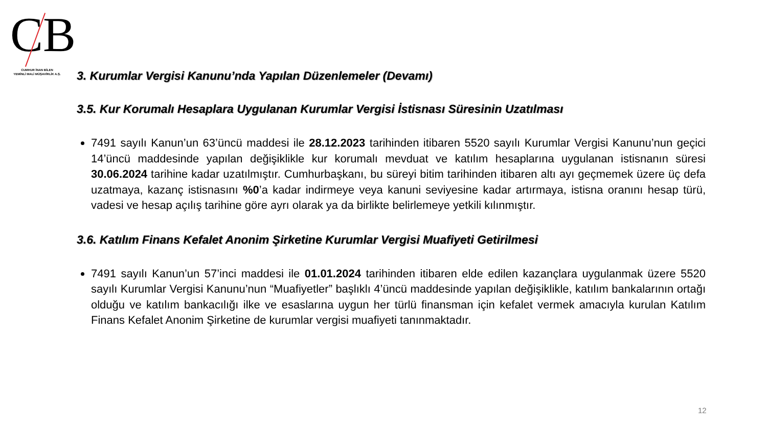CB
CUMHUR İNAN BİLEN
YEMİNLİ MALİ MÜŞAVİRLİK A.Ş.
3. Kurumlar Vergisi Kanunu’nda Yapılan Düzenlemeler (Devamı)
3.5. Kur Korumalı Hesaplara Uygulanan Kurumlar Vergisi İstisnası Süresinin Uzatılması
7491 sayılı Kanun’un 63’üncü maddesi ile 28.12.2023 tarihinden itibaren 5520 sayılı Kurumlar Vergisi Kanunu’nun geçici 14’üncü maddesinde yapılan değişiklikle kur korumalı mevduat ve katılım hesaplarına uygulanan istisnanın süresi 30.06.2024 tarihine kadar uzatılmıştır. Cumhurbaşkanı, bu süreyi bitim tarihinden itibaren altı ayı geçmemek üzere üç defa uzatmaya, kazanç istisnasını %0’a kadar indirmeye veya kanuni seviyesine kadar artırmaya, istisna oranını hesap türü, vadesi ve hesap açılış tarihine göre ayrı olarak ya da birlikte belirlemeye yetkili kılınmıştır.
3.6. Katılım Finans Kefalet Anonim Şirketine Kurumlar Vergisi Muafiyeti Getirilmesi
7491 sayılı Kanun’un 57’inci maddesi ile 01.01.2024 tarihinden itibaren elde edilen kazançlara uygulanmak üzere 5520 sayılı Kurumlar Vergisi Kanunu’nun “Muafiyetler” başlıklı 4’üncü maddesinde yapılan değişiklikle, katılım bankalarının ortağı olduğu ve katılım bankacılığı ilke ve esaslarına uygun her türlü finansman için kefalet vermek amacıyla kurulan Katılım Finans Kefalet Anonim Şirketine de kurumlar vergisi muafiyeti tanınmaktadır.
12